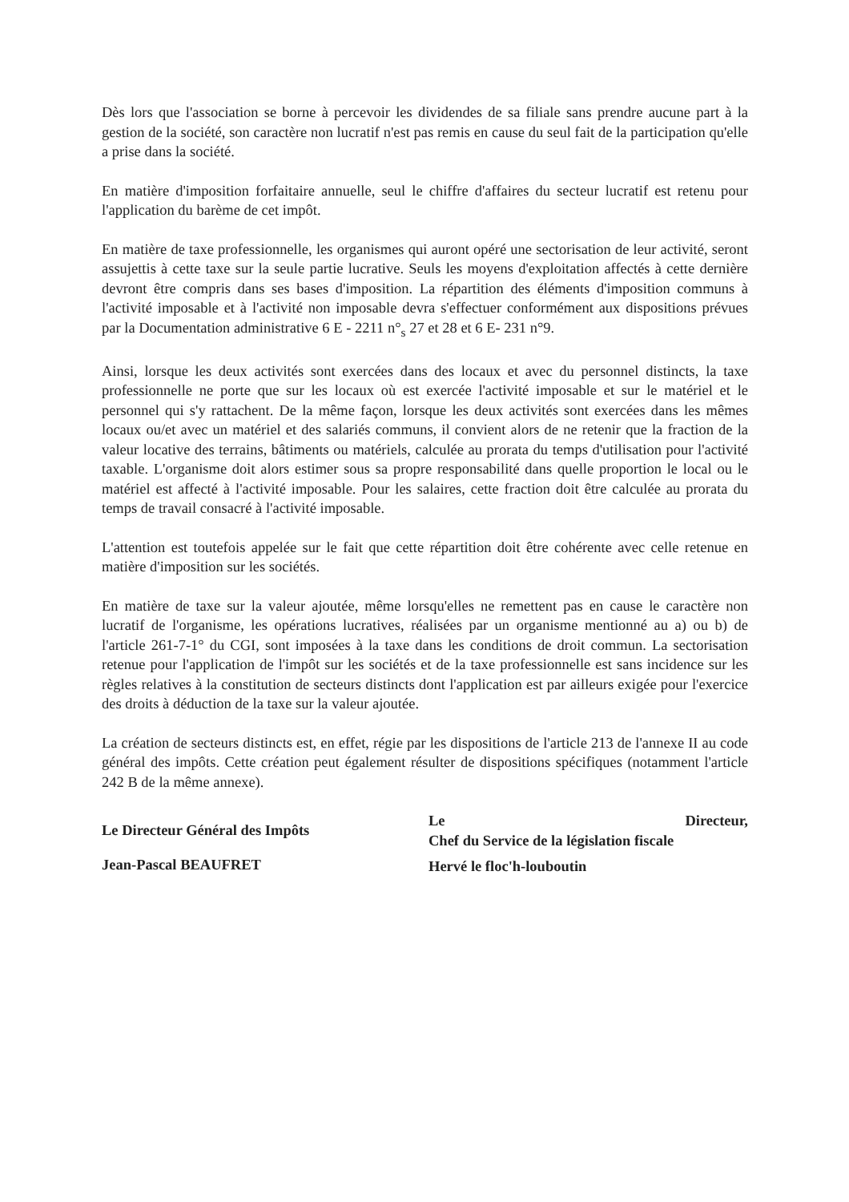Dès lors que l'association se borne à percevoir les dividendes de sa filiale sans prendre aucune part à la gestion de la société, son caractère non lucratif n'est pas remis en cause du seul fait de la participation qu'elle a prise dans la société.
En matière d'imposition forfaitaire annuelle, seul le chiffre d'affaires du secteur lucratif est retenu pour l'application du barème de cet impôt.
En matière de taxe professionnelle, les organismes qui auront opéré une sectorisation de leur activité, seront assujettis à cette taxe sur la seule partie lucrative. Seuls les moyens d'exploitation affectés à cette dernière devront être compris dans ses bases d'imposition. La répartition des éléments d'imposition communs à l'activité imposable et à l'activité non imposable devra s'effectuer conformément aux dispositions prévues par la Documentation administrative 6 E - 2211 n°<sub>s</sub> 27 et 28 et 6 E- 231 n°9.
Ainsi, lorsque les deux activités sont exercées dans des locaux et avec du personnel distincts, la taxe professionnelle ne porte que sur les locaux où est exercée l'activité imposable et sur le matériel et le personnel qui s'y rattachent. De la même façon, lorsque les deux activités sont exercées dans les mêmes locaux ou/et avec un matériel et des salariés communs, il convient alors de ne retenir que la fraction de la valeur locative des terrains, bâtiments ou matériels, calculée au prorata du temps d'utilisation pour l'activité taxable. L'organisme doit alors estimer sous sa propre responsabilité dans quelle proportion le local ou le matériel est affecté à l'activité imposable. Pour les salaires, cette fraction doit être calculée au prorata du temps de travail consacré à l'activité imposable.
L'attention est toutefois appelée sur le fait que cette répartition doit être cohérente avec celle retenue en matière d'imposition sur les sociétés.
En matière de taxe sur la valeur ajoutée, même lorsqu'elles ne remettent pas en cause le caractère non lucratif de l'organisme, les opérations lucratives, réalisées par un organisme mentionné au a) ou b) de l'article 261-7-1° du CGI, sont imposées à la taxe dans les conditions de droit commun. La sectorisation retenue pour l'application de l'impôt sur les sociétés et de la taxe professionnelle est sans incidence sur les règles relatives à la constitution de secteurs distincts dont l'application est par ailleurs exigée pour l'exercice des droits à déduction de la taxe sur la valeur ajoutée.
La création de secteurs distincts est, en effet, régie par les dispositions de l'article 213 de l'annexe II au code général des impôts. Cette création peut également résulter de dispositions spécifiques (notamment l'article 242 B de la même annexe).
Le Directeur Général des Impôts
Jean-Pascal BEAUFRET
Le Directeur,
Chef du Service de la législation fiscale
Hervé le floc'h-louboutin